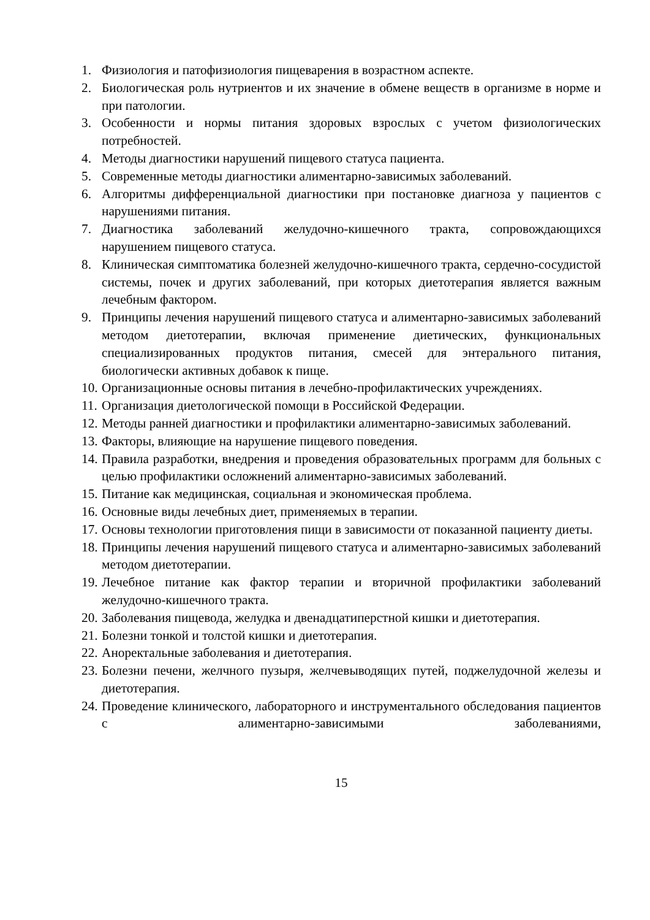1. Физиология и патофизиология пищеварения в возрастном аспекте.
2. Биологическая роль нутриентов и их значение в обмене веществ в организме в норме и при патологии.
3. Особенности и нормы питания здоровых взрослых с учетом физиологических потребностей.
4. Методы диагностики нарушений пищевого статуса пациента.
5. Современные методы диагностики алиментарно-зависимых заболеваний.
6. Алгоритмы дифференциальной диагностики при постановке диагноза у пациентов с нарушениями питания.
7. Диагностика заболеваний желудочно-кишечного тракта, сопровождающихся нарушением пищевого статуса.
8. Клиническая симптоматика болезней желудочно-кишечного тракта, сердечно-сосудистой системы, почек и других заболеваний, при которых диетотерапия является важным лечебным фактором.
9. Принципы лечения нарушений пищевого статуса и алиментарно-зависимых заболеваний методом диетотерапии, включая применение диетических, функциональных специализированных продуктов питания, смесей для энтерального питания, биологически активных добавок к пище.
10. Организационные основы питания в лечебно-профилактических учреждениях.
11. Организация диетологической помощи в Российской Федерации.
12. Методы ранней диагностики и профилактики алиментарно-зависимых заболеваний.
13. Факторы, влияющие на нарушение пищевого поведения.
14. Правила разработки, внедрения и проведения образовательных программ для больных с целью профилактики осложнений алиментарно-зависимых заболеваний.
15. Питание как медицинская, социальная и экономическая проблема.
16. Основные виды лечебных диет, применяемых в терапии.
17. Основы технологии приготовления пищи в зависимости от показанной пациенту диеты.
18. Принципы лечения нарушений пищевого статуса и алиментарно-зависимых заболеваний методом диетотерапии.
19. Лечебное питание как фактор терапии и вторичной профилактики заболеваний желудочно-кишечного тракта.
20. Заболевания пищевода, желудка и двенадцатиперстной кишки и диетотерапия.
21. Болезни тонкой и толстой кишки и диетотерапия.
22. Аноректальные заболевания и диетотерапия.
23. Болезни печени, желчного пузыря, желчевыводящих путей, поджелудочной железы и диетотерапия.
24. Проведение клинического, лабораторного и инструментального обследования пациентов с алиментарно-зависимыми заболеваниями,
15